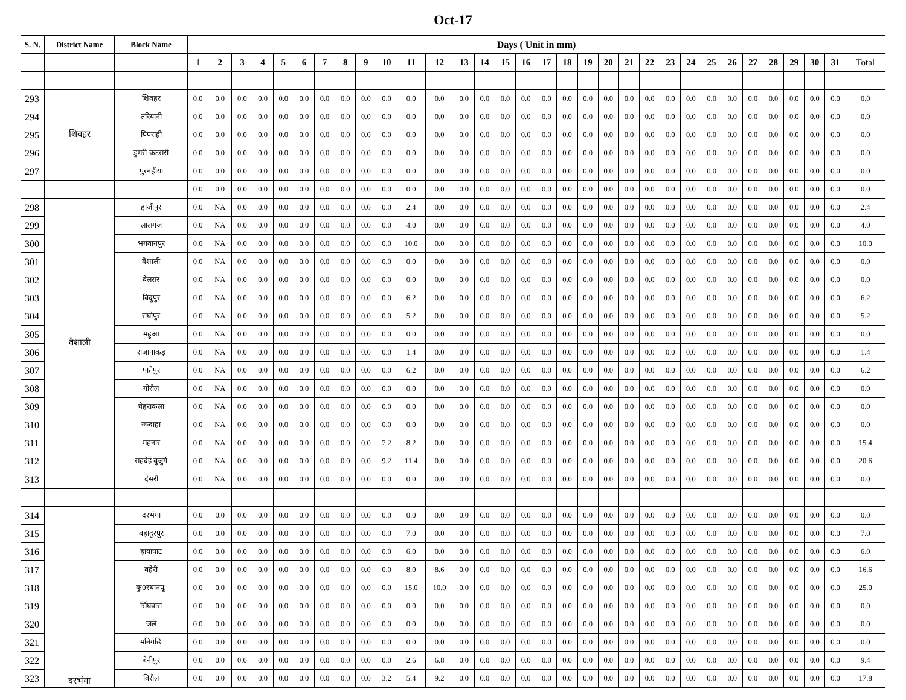Oct-17
| S. N. | District Name | Block Name | Days ( Unit in mm) | | | | | | | | | | | | | | | | | | | | | | | | | | | | | | | |
| --- | --- | --- | --- | --- | --- | --- | --- | --- | --- | --- | --- | --- | --- | --- | --- | --- | --- | --- | --- | --- | --- | --- | --- | --- | --- | --- | --- | --- | --- | --- | --- | --- | --- | --- |
| | | | 1 | 2 | 3 | 4 | 5 | 6 | 7 | 8 | 9 | 10 | 11 | 12 | 13 | 14 | 15 | 16 | 17 | 18 | 19 | 20 | 21 | 22 | 23 | 24 | 25 | 26 | 27 | 28 | 29 | 30 | 31 | Total |
| 293 | शिवहर | शिवहर | 0.0 | 0.0 | 0.0 | 0.0 | 0.0 | 0.0 | 0.0 | 0.0 | 0.0 | 0.0 | 0.0 | 0.0 | 0.0 | 0.0 | 0.0 | 0.0 | 0.0 | 0.0 | 0.0 | 0.0 | 0.0 | 0.0 | 0.0 | 0.0 | 0.0 | 0.0 | 0.0 | 0.0 | 0.0 | 0.0 | 0.0 | 0.0 |
| 294 | | तरियानी | 0.0 | 0.0 | 0.0 | 0.0 | 0.0 | 0.0 | 0.0 | 0.0 | 0.0 | 0.0 | 0.0 | 0.0 | 0.0 | 0.0 | 0.0 | 0.0 | 0.0 | 0.0 | 0.0 | 0.0 | 0.0 | 0.0 | 0.0 | 0.0 | 0.0 | 0.0 | 0.0 | 0.0 | 0.0 | 0.0 | 0.0 | 0.0 |
| 295 | | पिपराही | 0.0 | 0.0 | 0.0 | 0.0 | 0.0 | 0.0 | 0.0 | 0.0 | 0.0 | 0.0 | 0.0 | 0.0 | 0.0 | 0.0 | 0.0 | 0.0 | 0.0 | 0.0 | 0.0 | 0.0 | 0.0 | 0.0 | 0.0 | 0.0 | 0.0 | 0.0 | 0.0 | 0.0 | 0.0 | 0.0 | 0.0 | 0.0 |
| 296 | | डुमरी कटसरी | 0.0 | 0.0 | 0.0 | 0.0 | 0.0 | 0.0 | 0.0 | 0.0 | 0.0 | 0.0 | 0.0 | 0.0 | 0.0 | 0.0 | 0.0 | 0.0 | 0.0 | 0.0 | 0.0 | 0.0 | 0.0 | 0.0 | 0.0 | 0.0 | 0.0 | 0.0 | 0.0 | 0.0 | 0.0 | 0.0 | 0.0 | 0.0 |
| 297 | | पुरनहीया | 0.0 | 0.0 | 0.0 | 0.0 | 0.0 | 0.0 | 0.0 | 0.0 | 0.0 | 0.0 | 0.0 | 0.0 | 0.0 | 0.0 | 0.0 | 0.0 | 0.0 | 0.0 | 0.0 | 0.0 | 0.0 | 0.0 | 0.0 | 0.0 | 0.0 | 0.0 | 0.0 | 0.0 | 0.0 | 0.0 | 0.0 | 0.0 |
| | | | 0.0 | 0.0 | 0.0 | 0.0 | 0.0 | 0.0 | 0.0 | 0.0 | 0.0 | 0.0 | 0.0 | 0.0 | 0.0 | 0.0 | 0.0 | 0.0 | 0.0 | 0.0 | 0.0 | 0.0 | 0.0 | 0.0 | 0.0 | 0.0 | 0.0 | 0.0 | 0.0 | 0.0 | 0.0 | 0.0 | 0.0 | 0.0 |
| 298 | वैशाली | हाजीपुर | 0.0 | NA | 0.0 | 0.0 | 0.0 | 0.0 | 0.0 | 0.0 | 0.0 | 0.0 | 2.4 | 0.0 | 0.0 | 0.0 | 0.0 | 0.0 | 0.0 | 0.0 | 0.0 | 0.0 | 0.0 | 0.0 | 0.0 | 0.0 | 0.0 | 0.0 | 0.0 | 0.0 | 0.0 | 0.0 | 0.0 | 2.4 |
| 299 | | लालगंज | 0.0 | NA | 0.0 | 0.0 | 0.0 | 0.0 | 0.0 | 0.0 | 0.0 | 0.0 | 4.0 | 0.0 | 0.0 | 0.0 | 0.0 | 0.0 | 0.0 | 0.0 | 0.0 | 0.0 | 0.0 | 0.0 | 0.0 | 0.0 | 0.0 | 0.0 | 0.0 | 0.0 | 0.0 | 0.0 | 0.0 | 4.0 |
| 300 | | भगवानपुर | 0.0 | NA | 0.0 | 0.0 | 0.0 | 0.0 | 0.0 | 0.0 | 0.0 | 0.0 | 10.0 | 0.0 | 0.0 | 0.0 | 0.0 | 0.0 | 0.0 | 0.0 | 0.0 | 0.0 | 0.0 | 0.0 | 0.0 | 0.0 | 0.0 | 0.0 | 0.0 | 0.0 | 0.0 | 0.0 | 0.0 | 10.0 |
| 301 | | वैशाली | 0.0 | NA | 0.0 | 0.0 | 0.0 | 0.0 | 0.0 | 0.0 | 0.0 | 0.0 | 0.0 | 0.0 | 0.0 | 0.0 | 0.0 | 0.0 | 0.0 | 0.0 | 0.0 | 0.0 | 0.0 | 0.0 | 0.0 | 0.0 | 0.0 | 0.0 | 0.0 | 0.0 | 0.0 | 0.0 | 0.0 | 0.0 |
| 302 | | बेलसर | 0.0 | NA | 0.0 | 0.0 | 0.0 | 0.0 | 0.0 | 0.0 | 0.0 | 0.0 | 0.0 | 0.0 | 0.0 | 0.0 | 0.0 | 0.0 | 0.0 | 0.0 | 0.0 | 0.0 | 0.0 | 0.0 | 0.0 | 0.0 | 0.0 | 0.0 | 0.0 | 0.0 | 0.0 | 0.0 | 0.0 | 0.0 |
| 303 | | बिदुपुर | 0.0 | NA | 0.0 | 0.0 | 0.0 | 0.0 | 0.0 | 0.0 | 0.0 | 0.0 | 6.2 | 0.0 | 0.0 | 0.0 | 0.0 | 0.0 | 0.0 | 0.0 | 0.0 | 0.0 | 0.0 | 0.0 | 0.0 | 0.0 | 0.0 | 0.0 | 0.0 | 0.0 | 0.0 | 0.0 | 0.0 | 6.2 |
| 304 | | राघोपुर | 0.0 | NA | 0.0 | 0.0 | 0.0 | 0.0 | 0.0 | 0.0 | 0.0 | 0.0 | 5.2 | 0.0 | 0.0 | 0.0 | 0.0 | 0.0 | 0.0 | 0.0 | 0.0 | 0.0 | 0.0 | 0.0 | 0.0 | 0.0 | 0.0 | 0.0 | 0.0 | 0.0 | 0.0 | 0.0 | 0.0 | 5.2 |
| 305 | | महुआ | 0.0 | NA | 0.0 | 0.0 | 0.0 | 0.0 | 0.0 | 0.0 | 0.0 | 0.0 | 0.0 | 0.0 | 0.0 | 0.0 | 0.0 | 0.0 | 0.0 | 0.0 | 0.0 | 0.0 | 0.0 | 0.0 | 0.0 | 0.0 | 0.0 | 0.0 | 0.0 | 0.0 | 0.0 | 0.0 | 0.0 | 0.0 |
| 306 | | राजापाकड़ | 0.0 | NA | 0.0 | 0.0 | 0.0 | 0.0 | 0.0 | 0.0 | 0.0 | 0.0 | 1.4 | 0.0 | 0.0 | 0.0 | 0.0 | 0.0 | 0.0 | 0.0 | 0.0 | 0.0 | 0.0 | 0.0 | 0.0 | 0.0 | 0.0 | 0.0 | 0.0 | 0.0 | 0.0 | 0.0 | 0.0 | 1.4 |
| 307 | | पातेपुर | 0.0 | NA | 0.0 | 0.0 | 0.0 | 0.0 | 0.0 | 0.0 | 0.0 | 0.0 | 6.2 | 0.0 | 0.0 | 0.0 | 0.0 | 0.0 | 0.0 | 0.0 | 0.0 | 0.0 | 0.0 | 0.0 | 0.0 | 0.0 | 0.0 | 0.0 | 0.0 | 0.0 | 0.0 | 0.0 | 0.0 | 6.2 |
| 308 | | गोरौल | 0.0 | NA | 0.0 | 0.0 | 0.0 | 0.0 | 0.0 | 0.0 | 0.0 | 0.0 | 0.0 | 0.0 | 0.0 | 0.0 | 0.0 | 0.0 | 0.0 | 0.0 | 0.0 | 0.0 | 0.0 | 0.0 | 0.0 | 0.0 | 0.0 | 0.0 | 0.0 | 0.0 | 0.0 | 0.0 | 0.0 | 0.0 |
| 309 | | चेहराकला | 0.0 | NA | 0.0 | 0.0 | 0.0 | 0.0 | 0.0 | 0.0 | 0.0 | 0.0 | 0.0 | 0.0 | 0.0 | 0.0 | 0.0 | 0.0 | 0.0 | 0.0 | 0.0 | 0.0 | 0.0 | 0.0 | 0.0 | 0.0 | 0.0 | 0.0 | 0.0 | 0.0 | 0.0 | 0.0 | 0.0 | 0.0 |
| 310 | | जन्दाहा | 0.0 | NA | 0.0 | 0.0 | 0.0 | 0.0 | 0.0 | 0.0 | 0.0 | 0.0 | 0.0 | 0.0 | 0.0 | 0.0 | 0.0 | 0.0 | 0.0 | 0.0 | 0.0 | 0.0 | 0.0 | 0.0 | 0.0 | 0.0 | 0.0 | 0.0 | 0.0 | 0.0 | 0.0 | 0.0 | 0.0 | 0.0 |
| 311 | | महनार | 0.0 | NA | 0.0 | 0.0 | 0.0 | 0.0 | 0.0 | 0.0 | 0.0 | 7.2 | 8.2 | 0.0 | 0.0 | 0.0 | 0.0 | 0.0 | 0.0 | 0.0 | 0.0 | 0.0 | 0.0 | 0.0 | 0.0 | 0.0 | 0.0 | 0.0 | 0.0 | 0.0 | 0.0 | 0.0 | 0.0 | 15.4 |
| 312 | | सहदेई बुजुर्ग | 0.0 | NA | 0.0 | 0.0 | 0.0 | 0.0 | 0.0 | 0.0 | 0.0 | 9.2 | 11.4 | 0.0 | 0.0 | 0.0 | 0.0 | 0.0 | 0.0 | 0.0 | 0.0 | 0.0 | 0.0 | 0.0 | 0.0 | 0.0 | 0.0 | 0.0 | 0.0 | 0.0 | 0.0 | 0.0 | 0.0 | 20.6 |
| 313 | | देसरी | 0.0 | NA | 0.0 | 0.0 | 0.0 | 0.0 | 0.0 | 0.0 | 0.0 | 0.0 | 0.0 | 0.0 | 0.0 | 0.0 | 0.0 | 0.0 | 0.0 | 0.0 | 0.0 | 0.0 | 0.0 | 0.0 | 0.0 | 0.0 | 0.0 | 0.0 | 0.0 | 0.0 | 0.0 | 0.0 | 0.0 | 0.0 |
| 314 | दरभंगा | दरभंगा | 0.0 | 0.0 | 0.0 | 0.0 | 0.0 | 0.0 | 0.0 | 0.0 | 0.0 | 0.0 | 0.0 | 0.0 | 0.0 | 0.0 | 0.0 | 0.0 | 0.0 | 0.0 | 0.0 | 0.0 | 0.0 | 0.0 | 0.0 | 0.0 | 0.0 | 0.0 | 0.0 | 0.0 | 0.0 | 0.0 | 0.0 | 0.0 |
| 315 | | बहादुरपुर | 0.0 | 0.0 | 0.0 | 0.0 | 0.0 | 0.0 | 0.0 | 0.0 | 0.0 | 0.0 | 7.0 | 0.0 | 0.0 | 0.0 | 0.0 | 0.0 | 0.0 | 0.0 | 0.0 | 0.0 | 0.0 | 0.0 | 0.0 | 0.0 | 0.0 | 0.0 | 0.0 | 0.0 | 0.0 | 0.0 | 0.0 | 7.0 |
| 316 | | हायाघाट | 0.0 | 0.0 | 0.0 | 0.0 | 0.0 | 0.0 | 0.0 | 0.0 | 0.0 | 0.0 | 6.0 | 0.0 | 0.0 | 0.0 | 0.0 | 0.0 | 0.0 | 0.0 | 0.0 | 0.0 | 0.0 | 0.0 | 0.0 | 0.0 | 0.0 | 0.0 | 0.0 | 0.0 | 0.0 | 0.0 | 0.0 | 6.0 |
| 317 | | बहेरी | 0.0 | 0.0 | 0.0 | 0.0 | 0.0 | 0.0 | 0.0 | 0.0 | 0.0 | 0.0 | 8.0 | 8.6 | 0.0 | 0.0 | 0.0 | 0.0 | 0.0 | 0.0 | 0.0 | 0.0 | 0.0 | 0.0 | 0.0 | 0.0 | 0.0 | 0.0 | 0.0 | 0.0 | 0.0 | 0.0 | 0.0 | 16.6 |
| 318 | | कु0स्थानपू. | 0.0 | 0.0 | 0.0 | 0.0 | 0.0 | 0.0 | 0.0 | 0.0 | 0.0 | 0.0 | 15.0 | 10.0 | 0.0 | 0.0 | 0.0 | 0.0 | 0.0 | 0.0 | 0.0 | 0.0 | 0.0 | 0.0 | 0.0 | 0.0 | 0.0 | 0.0 | 0.0 | 0.0 | 0.0 | 0.0 | 0.0 | 25.0 |
| 319 | | सिंघवारा | 0.0 | 0.0 | 0.0 | 0.0 | 0.0 | 0.0 | 0.0 | 0.0 | 0.0 | 0.0 | 0.0 | 0.0 | 0.0 | 0.0 | 0.0 | 0.0 | 0.0 | 0.0 | 0.0 | 0.0 | 0.0 | 0.0 | 0.0 | 0.0 | 0.0 | 0.0 | 0.0 | 0.0 | 0.0 | 0.0 | 0.0 | 0.0 |
| 320 | | जले | 0.0 | 0.0 | 0.0 | 0.0 | 0.0 | 0.0 | 0.0 | 0.0 | 0.0 | 0.0 | 0.0 | 0.0 | 0.0 | 0.0 | 0.0 | 0.0 | 0.0 | 0.0 | 0.0 | 0.0 | 0.0 | 0.0 | 0.0 | 0.0 | 0.0 | 0.0 | 0.0 | 0.0 | 0.0 | 0.0 | 0.0 | 0.0 |
| 321 | | मनिगछि | 0.0 | 0.0 | 0.0 | 0.0 | 0.0 | 0.0 | 0.0 | 0.0 | 0.0 | 0.0 | 0.0 | 0.0 | 0.0 | 0.0 | 0.0 | 0.0 | 0.0 | 0.0 | 0.0 | 0.0 | 0.0 | 0.0 | 0.0 | 0.0 | 0.0 | 0.0 | 0.0 | 0.0 | 0.0 | 0.0 | 0.0 | 0.0 |
| 322 | | बेनीपुर | 0.0 | 0.0 | 0.0 | 0.0 | 0.0 | 0.0 | 0.0 | 0.0 | 0.0 | 0.0 | 2.6 | 6.8 | 0.0 | 0.0 | 0.0 | 0.0 | 0.0 | 0.0 | 0.0 | 0.0 | 0.0 | 0.0 | 0.0 | 0.0 | 0.0 | 0.0 | 0.0 | 0.0 | 0.0 | 0.0 | 0.0 | 9.4 |
| 323 | | बिरौल | 0.0 | 0.0 | 0.0 | 0.0 | 0.0 | 0.0 | 0.0 | 0.0 | 0.0 | 3.2 | 5.4 | 9.2 | 0.0 | 0.0 | 0.0 | 0.0 | 0.0 | 0.0 | 0.0 | 0.0 | 0.0 | 0.0 | 0.0 | 0.0 | 0.0 | 0.0 | 0.0 | 0.0 | 0.0 | 0.0 | 0.0 | 17.8 |